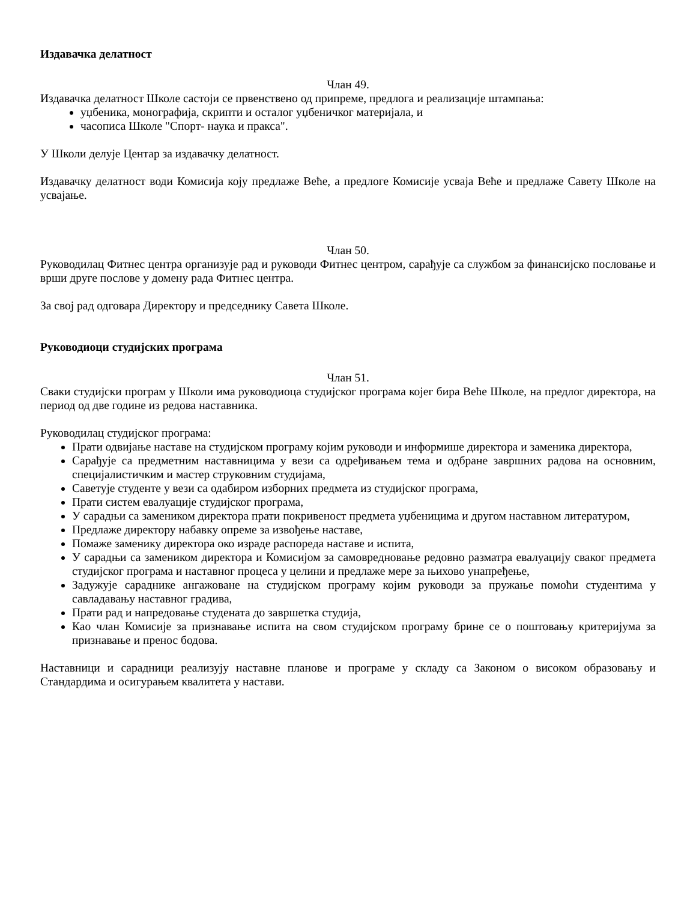Издавачка делатност
Члан 49.
Издавачка делатност Школе састоји се првенствено од припреме, предлога и реализације штампања:
уџбеника, монографија, скрипти и осталог уџбеничког материјала, и
часописа Школе "Спорт- наука и пракса".
У Школи делује Центар за издавачку делатност.
Издавачку делатност води Комисија коју предлаже Веће, а предлоге Комисије усваја Веће и предлаже Савету Школе на усвајање.
Члан 50.
Руководилац Фитнес центра организује рад и руководи Фитнес центром, сарађује са службом за финансијско пословање и врши друге послове у домену рада Фитнес центра.
За свој рад одговара Директору и председнику Савета Школе.
Руководиоци студијских програма
Члан 51.
Сваки студијски програм у Школи има руководиоца студијског програма којег бира Веће Школе, на предлог директора, на период од две године из редова наставника.
Руководилац студијског програма:
Прати одвијање наставе на студијском програму којим руководи и информише директора и заменика директора,
Сарађује са предметним наставницима у вези са одређивањем тема и одбране завршних радова на основним, специјалистичким и мастер струковним студијама,
Саветује студенте у вези са одабиром изборних предмета из студијског програма,
Прати систем евалуације студијског програма,
У сарадњи са замеником директора прати покривеност предмета уџбеницима и другом наставном литературом,
Предлаже директору набавку опреме за извођење наставе,
Помаже заменику директора око израде распореда наставе и испита,
У сарадњи са замеником директора и Комисијом за самовредновање редовно разматра евалуацију сваког предмета студијског програма и наставног процеса у целини и предлаже мере за њихово унапређење,
Задужује сараднике ангажоване на студијском програму којим руководи за пружање помоћи студентима у савладавању наставног градива,
Прати рад и напредовање студената до завршетка студија,
Као члан Комисије за признавање испита на свом студијском програму брине се о поштовању критеријума за признавање и пренос бодова.
Наставници и сарадници реализују наставне планове и програме у складу са Законом о високом образовању и Стандардима и осигурањем квалитета у настави.